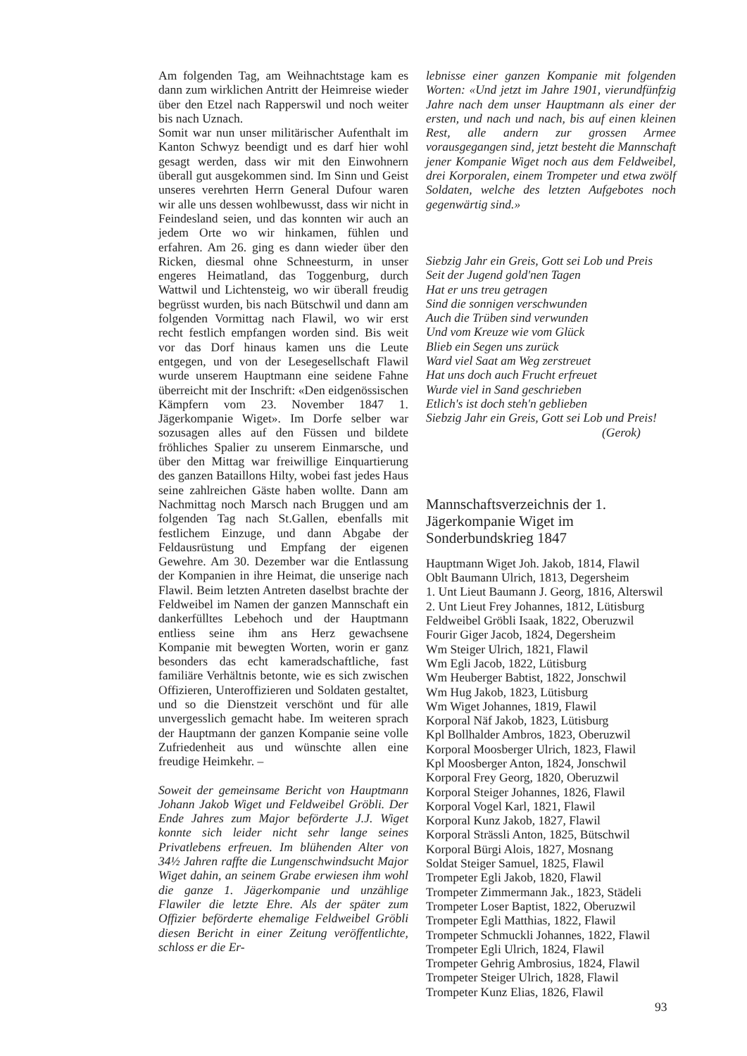Am folgenden Tag, am Weihnachtstage kam es dann zum wirklichen Antritt der Heimreise wieder über den Etzel nach Rapperswil und noch weiter bis nach Uznach.
Somit war nun unser militärischer Aufenthalt im Kanton Schwyz beendigt und es darf hier wohl gesagt werden, dass wir mit den Einwohnern überall gut ausgekommen sind. Im Sinn und Geist unseres verehrten Herrn General Dufour waren wir alle uns dessen wohlbewusst, dass wir nicht in Feindesland seien, und das konnten wir auch an jedem Orte wo wir hinkamen, fühlen und erfahren. Am 26. ging es dann wieder über den Ricken, diesmal ohne Schneesturm, in unser engeres Heimatland, das Toggenburg, durch Wattwil und Lichtensteig, wo wir überall freudig begrüsst wurden, bis nach Bütschwil und dann am folgenden Vormittag nach Flawil, wo wir erst recht festlich empfangen worden sind. Bis weit vor das Dorf hinaus kamen uns die Leute entgegen, und von der Lesegesellschaft Flawil wurde unserem Hauptmann eine seidene Fahne überreicht mit der Inschrift: «Den eidgenössischen Kämpfern vom 23. November 1847 1. Jägerkompanie Wiget». Im Dorfe selber war sozusagen alles auf den Füssen und bildete fröhliches Spalier zu unserem Einmarsche, und über den Mittag war freiwillige Einquartierung des ganzen Bataillons Hilty, wobei fast jedes Haus seine zahlreichen Gäste haben wollte. Dann am Nachmittag noch Marsch nach Bruggen und am folgenden Tag nach St.Gallen, ebenfalls mit festlichem Einzuge, und dann Abgabe der Feldausrüstung und Empfang der eigenen Gewehre. Am 30. Dezember war die Entlassung der Kompanien in ihre Heimat, die unserige nach Flawil. Beim letzten Antreten daselbst brachte der Feldweibel im Namen der ganzen Mannschaft ein dankerfülltes Lebehoch und der Hauptmann entliess seine ihm ans Herz gewachsene Kompanie mit bewegten Worten, worin er ganz besonders das echt kameradschaftliche, fast familiäre Verhältnis betonte, wie es sich zwischen Offizieren, Unteroffizieren und Soldaten gestaltet, und so die Dienstzeit verschönt und für alle unvergesslich gemacht habe. Im weiteren sprach der Hauptmann der ganzen Kompanie seine volle Zufriedenheit aus und wünschte allen eine freudige Heimkehr. –
Soweit der gemeinsame Bericht von Hauptmann Johann Jakob Wiget und Feldweibel Gröbli. Der Ende Jahres zum Major beförderte J.J. Wiget konnte sich leider nicht sehr lange seines Privatlebens erfreuen. Im blühenden Alter von 34½ Jahren raffte die Lungenschwindsucht Major Wiget dahin, an seinem Grabe erwiesen ihm wohl die ganze 1. Jägerkompanie und unzählige Flawiler die letzte Ehre. Als der später zum Offizier beförderte ehemalige Feldweibel Gröbli diesen Bericht in einer Zeitung veröffentlichte, schloss er die Er-
lebnisse einer ganzen Kompanie mit folgenden Worten: «Und jetzt im Jahre 1901, vierundfünfzig Jahre nach dem unser Hauptmann als einer der ersten, und nach und nach, bis auf einen kleinen Rest, alle andern zur grossen Armee vorausgegangen sind, jetzt besteht die Mannschaft jener Kompanie Wiget noch aus dem Feldweibel, drei Korporalen, einem Trompeter und etwa zwölf Soldaten, welche des letzten Aufgebotes noch gegenwärtig sind.»
Siebzig Jahr ein Greis, Gott sei Lob und Preis
Seit der Jugend gold'nen Tagen
Hat er uns treu getragen
Sind die sonnigen verschwunden
Auch die Trüben sind verwunden
Und vom Kreuze wie vom Glück
Blieb ein Segen uns zurück
Ward viel Saat am Weg zerstreuet
Hat uns doch auch Frucht erfreuet
Wurde viel in Sand geschrieben
Etlich's ist doch steh'n geblieben
Siebzig Jahr ein Greis, Gott sei Lob und Preis!
(Gerok)
Mannschaftsverzeichnis der 1. Jägerkompanie Wiget im Sonderbundskrieg 1847
Hauptmann Wiget Joh. Jakob, 1814, Flawil
Oblt Baumann Ulrich, 1813, Degersheim
1. Unt Lieut Baumann J. Georg, 1816, Alterswil
2. Unt Lieut Frey Johannes, 1812, Lütisburg
Feldweibel Gröbli Isaak, 1822, Oberuzwil
Fourir Giger Jacob, 1824, Degersheim
Wm Steiger Ulrich, 1821, Flawil
Wm Egli Jacob, 1822, Lütisburg
Wm Heuberger Babtist, 1822, Jonschwil
Wm Hug Jakob, 1823, Lütisburg
Wm Wiget Johannes, 1819, Flawil
Korporal Näf Jakob, 1823, Lütisburg
Kpl Bollhalder Ambros, 1823, Oberuzwil
Korporal Moosberger Ulrich, 1823, Flawil
Kpl Moosberger Anton, 1824, Jonschwil
Korporal Frey Georg, 1820, Oberuzwil
Korporal Steiger Johannes, 1826, Flawil
Korporal Vogel Karl, 1821, Flawil
Korporal Kunz Jakob, 1827, Flawil
Korporal Strässli Anton, 1825, Bütschwil
Korporal Bürgi Alois, 1827, Mosnang
Soldat Steiger Samuel, 1825, Flawil
Trompeter Egli Jakob, 1820, Flawil
Trompeter Zimmermann Jak., 1823, Städeli
Trompeter Loser Baptist, 1822, Oberuzwil
Trompeter Egli Matthias, 1822, Flawil
Trompeter Schmuckli Johannes, 1822, Flawil
Trompeter Egli Ulrich, 1824, Flawil
Trompeter Gehrig Ambrosius, 1824, Flawil
Trompeter Steiger Ulrich, 1828, Flawil
Trompeter Kunz Elias, 1826, Flawil
93